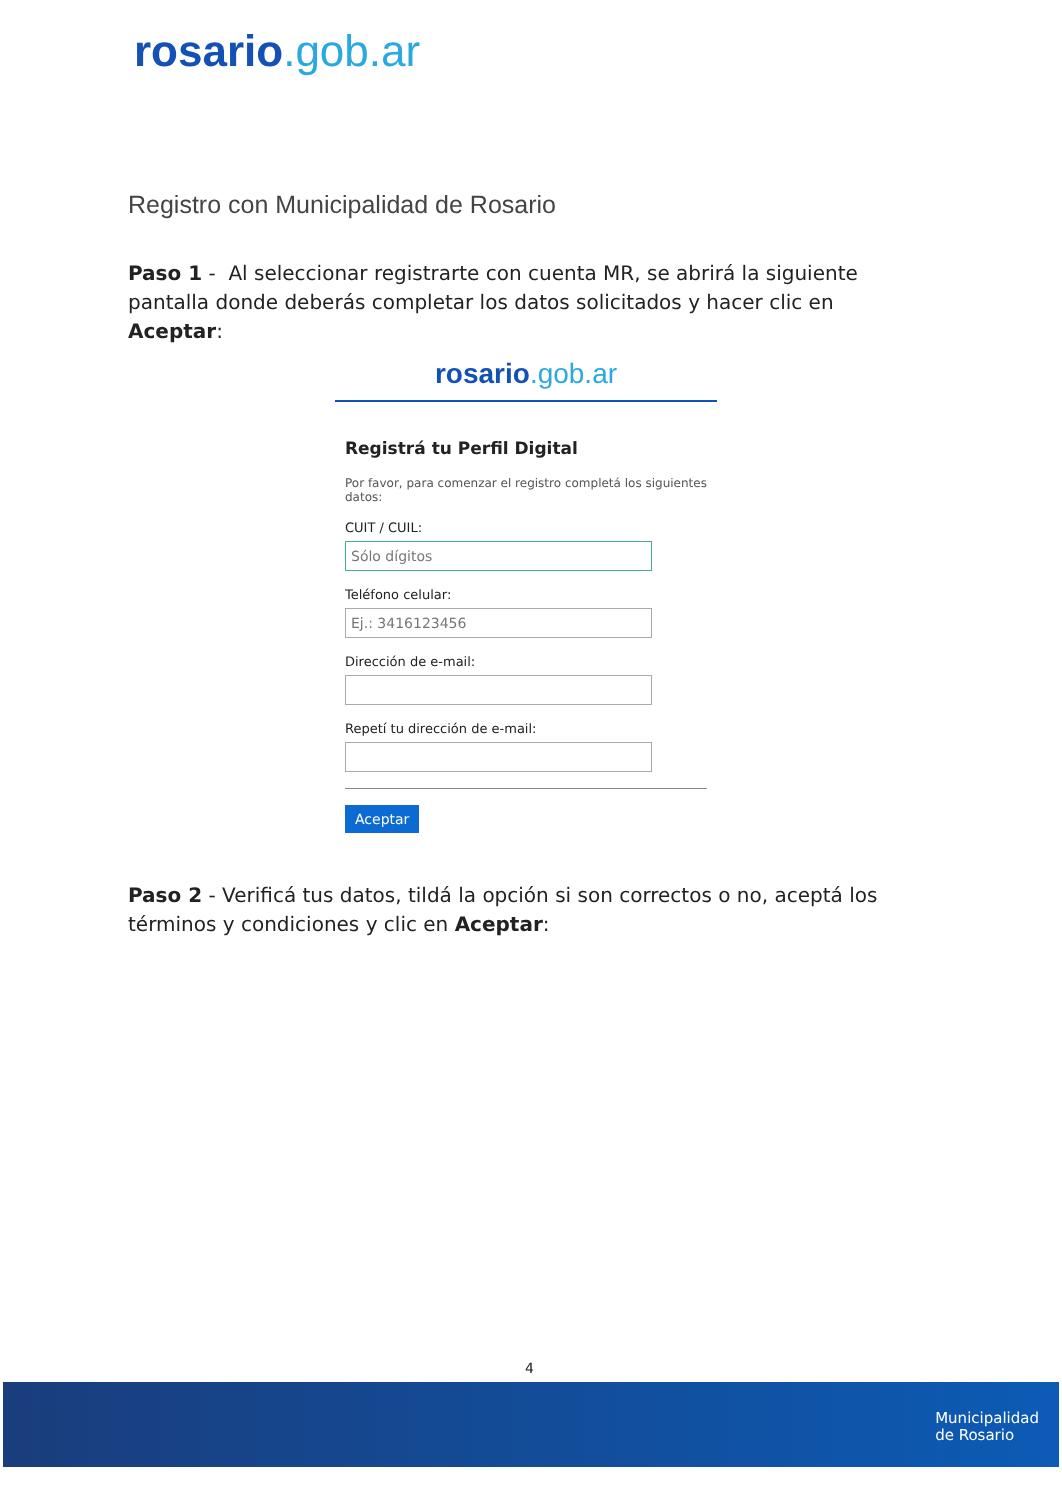rosario.gob.ar
Registro con Municipalidad de Rosario
Paso 1 - Al seleccionar registrarte con cuenta MR, se abrirá la siguiente pantalla donde deberás completar los datos solicitados y hacer clic en Aceptar:
rosario.gob.ar
Registrá tu Perfil Digital
Por favor, para comenzar el registro completá los siguientes datos:
CUIT / CUIL:
Sólo dígitos
Teléfono celular:
Ej.: 3416123456
Dirección de e-mail:
Repetí tu dirección de e-mail:
Aceptar
Paso 2 - Verificá tus datos, tildá la opción si son correctos o no, aceptá los términos y condiciones y clic en Aceptar:
4
Municipalidad
de Rosario